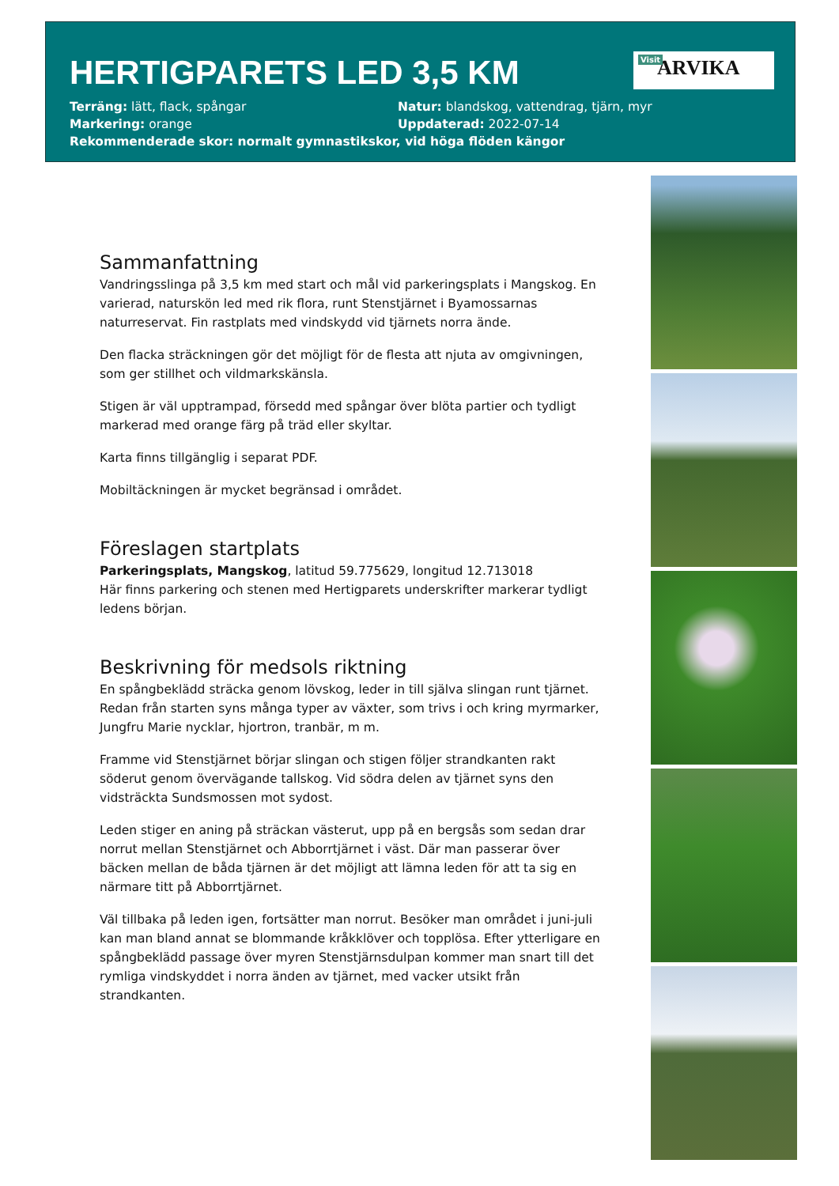HERTIGPARETS LED 3,5 KM
Visit ARVIKA
Terräng: lätt, flack, spångar
Natur: blandskog, vattendrag, tjärn, myr
Markering: orange
Uppdaterad: 2022-07-14
Rekommenderade skor: normalt gymnastikskor, vid höga flöden kängor
Sammanfattning
Vandringsslinga på 3,5 km med start och mål vid parkeringsplats i Mangskog. En varierad, naturskön led med rik flora, runt Stenstjärnet i Byamossarnas naturreservat. Fin rastplats med vindskydd vid tjärnets norra ände.
Den flacka sträckningen gör det möjligt för de flesta att njuta av omgivningen, som ger stillhet och vildmarkskänsla.
Stigen är väl upptrampad, försedd med spångar över blöta partier och tydligt markerad med orange färg på träd eller skyltar.
Karta finns tillgänglig i separat PDF.
Mobiltäckningen är mycket begränsad i området.
Föreslagen startplats
Parkeringsplats, Mangskog, latitud 59.775629, longitud 12.713018
Här finns parkering och stenen med Hertigparets underskrifter markerar tydligt ledens början.
Beskrivning för medsols riktning
En spångbeklädd sträcka genom lövskog, leder in till själva slingan runt tjärnet. Redan från starten syns många typer av växter, som trivs i och kring myrmarker, Jungfru Marie nycklar, hjortron, tranbär, m m.
Framme vid Stenstjärnet börjar slingan och stigen följer strandkanten rakt söderut genom övervägande tallskog. Vid södra delen av tjärnet syns den vidsträckta Sundsmossen mot sydost.
Leden stiger en aning på sträckan västerut, upp på en bergsås som sedan drar norrut mellan Stenstjärnet och Abborrtjärnet i väst. Där man passerar över bäcken mellan de båda tjärnen är det möjligt att lämna leden för att ta sig en närmare titt på Abborrtjärnet.
Väl tillbaka på leden igen, fortsätter man norrut. Besöker man området i juni-juli kan man bland annat se blommande kråkklöver och topplösa. Efter ytterligare en spångbeklädd passage över myren Stenstjärnsdulpan kommer man snart till det rymliga vindskyddet i norra änden av tjärnet, med vacker utsikt från strandkanten.